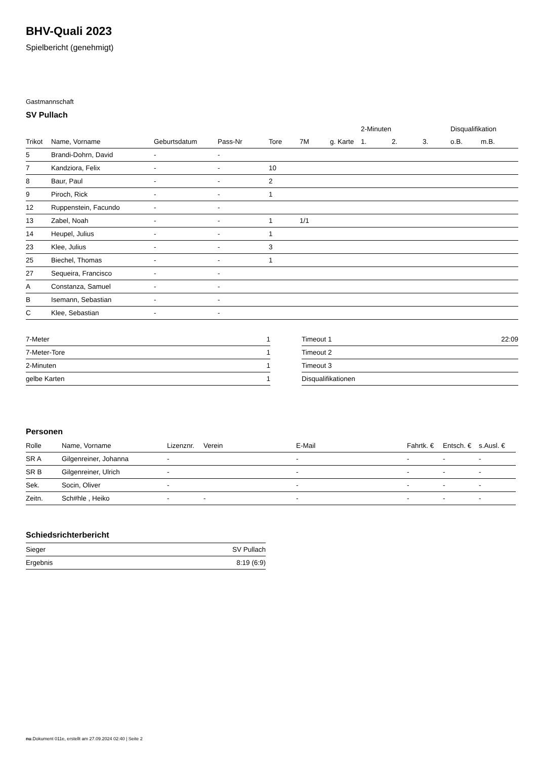BHV-Quali 2023
Spielbericht (genehmigt)
Gastmannschaft
SV Pullach
| | | | | | | | 2-Minuten | | | Disqualifikation | |
| --- | --- | --- | --- | --- | --- | --- | --- | --- | --- | --- | --- |
| Trikot | Name, Vorname | Geburtsdatum | Pass-Nr | Tore | 7M | g. Karte | 1. | 2. | 3. | o.B. | m.B. |
| 5 | Brandi-Dohrn, David | - | - | | | | | | | | |
| 7 | Kandziora, Felix | - | - | 10 | | | | | | | |
| 8 | Baur, Paul | - | - | 2 | | | | | | | |
| 9 | Piroch, Rick | - | - | 1 | | | | | | | |
| 12 | Ruppenstein, Facundo | - | - | | | | | | | | |
| 13 | Zabel, Noah | - | - | 1 | 1/1 | | | | | | |
| 14 | Heupel, Julius | - | - | 1 | | | | | | | |
| 23 | Klee, Julius | - | - | 3 | | | | | | | |
| 25 | Biechel, Thomas | - | - | 1 | | | | | | | |
| 27 | Sequeira, Francisco | - | - | | | | | | | | |
| A | Constanza, Samuel | - | - | | | | | | | | |
| B | Isemann, Sebastian | - | - | | | | | | | | |
| C | Klee, Sebastian | - | - | | | | | | | | |
| 7-Meter | 1 |
| 7-Meter-Tore | 1 |
| 2-Minuten | 1 |
| gelbe Karten | 1 |
| Timeout 1 | 22:09 |
| Timeout 2 | |
| Timeout 3 | |
| Disqualifikationen | |
Personen
| Rolle | Name, Vorname | Lizenznr. | Verein | E-Mail | Fahrtk. € | Entsch. € | s.Ausl. € |
| --- | --- | --- | --- | --- | --- | --- | --- |
| SR A | Gilgenreiner, Johanna | - | | - | - | - | - |
| SR B | Gilgenreiner, Ulrich | - | | - | - | - | - |
| Sek. | Socin, Oliver | - | | - | - | - | - |
| Zeitn. | Sch#hle , Heiko | - | - | - | - | - | - |
Schiedsrichterbericht
| Sieger | SV Pullach |
| Ergebnis | 8:19 (6:9) |
nu.Dokument 011e, erstellt am 27.09.2024 02:40 | Seite 2